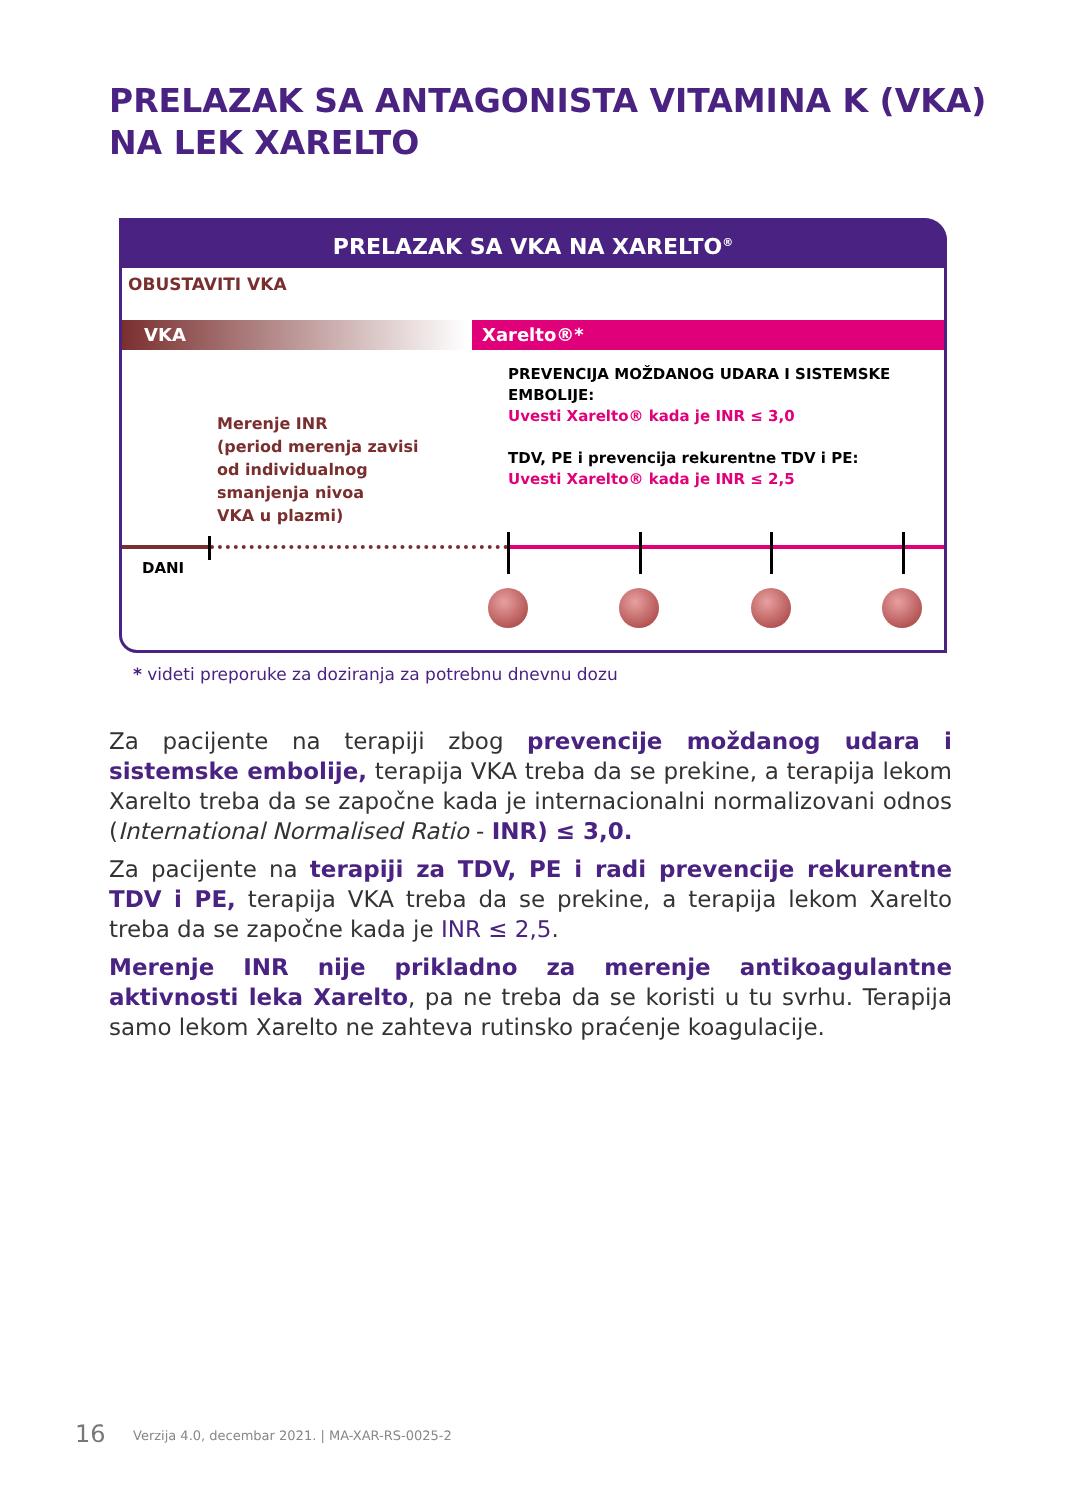PRELAZAK SA ANTAGONISTA VITAMINA K (VKA) NA LEK XARELTO
PRELAZAK SA VKA NA XARELTO<sup>®</sup>
OBUSTAVITI VKA
VKA Xarelto®*
PREVENCIJA MOŽDANOG UDARA I SISTEMSKE EMBOLIJE:
Uvesti Xarelto® kada je INR ≤ 3,0
TDV, PE i prevencija rekurentne TDV i PE:
Uvesti Xarelto® kada je INR ≤ 2,5
Merenje INR
(period merenja zavisi
od individualnog
smanjenja nivoa
VKA u plazmi)
DANI
* videti preporuke za doziranja za potrebnu dnevnu dozu
Za pacijente na terapiji zbog prevencije moždanog udara i sistemske embolije, terapija VKA treba da se prekine, a terapija lekom Xarelto treba da se započne kada je internacionalni normalizovani odnos (International Normalised Ratio - INR) ≤ 3,0.
Za pacijente na terapiji za TDV, PE i radi prevencije rekurentne TDV i PE, terapija VKA treba da se prekine, a terapija lekom Xarelto treba da se započne kada je INR ≤ 2,5.
Merenje INR nije prikladno za merenje antikoagulantne aktivnosti leka Xarelto, pa ne treba da se koristi u tu svrhu. Terapija samo lekom Xarelto ne zahteva rutinsko praćenje koagulacije.
16
Verzija 4.0, decembar 2021. | MA-XAR-RS-0025-2